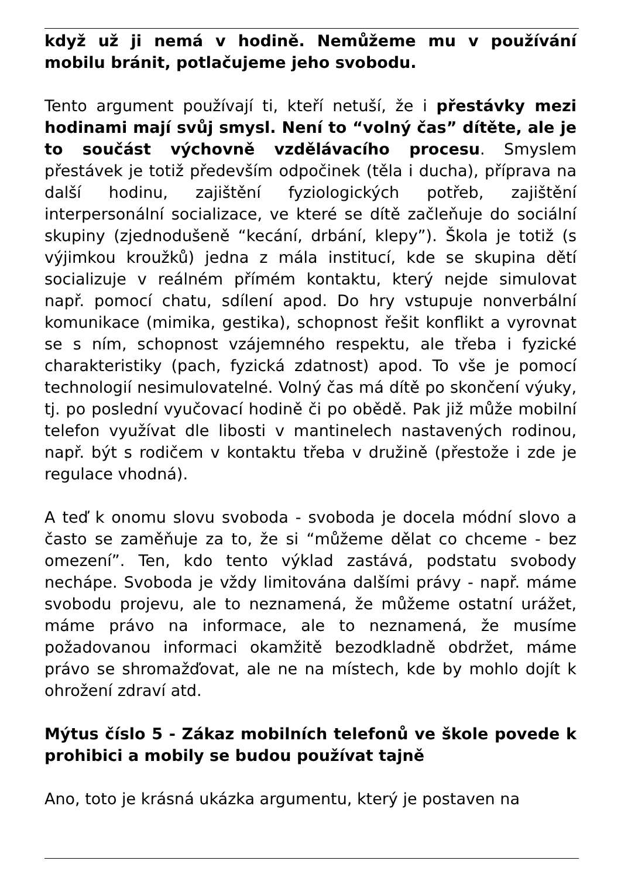když už ji nemá v hodině. Nemůžeme mu v používání mobilu bránit, potlačujeme jeho svobodu.
Tento argument používají ti, kteří netuší, že i přestávky mezi hodinami mají svůj smysl. Není to “volný čas” dítěte, ale je to součást výchovně vzdělávacího procesu. Smyslem přestávek je totiž především odpočinek (těla i ducha), příprava na další hodinu, zajištění fyziologických potřeb, zajištění interpersonální socializace, ve které se dítě začleňuje do sociální skupiny (zjednodušeně “kecání, drbání, klepy”). Škola je totiž (s výjimkou kroužků) jedna z mála institucí, kde se skupina dětí socializuje v reálném přímém kontaktu, který nejde simulovat např. pomocí chatu, sdílení apod. Do hry vstupuje nonverbální komunikace (mimika, gestika), schopnost řešit konflikt a vyrovnat se s ním, schopnost vzájemného respektu, ale třeba i fyzické charakteristiky (pach, fyzická zdatnost) apod. To vše je pomocí technologií nesimulovatelné. Volný čas má dítě po skončení výuky, tj. po poslední vyučovací hodině či po obědě. Pak již může mobilní telefon využívat dle libosti v mantinelech nastavených rodinou, např. být s rodičem v kontaktu třeba v družině (přestože i zde je regulace vhodná).
A teď k onomu slovu svoboda - svoboda je docela módní slovo a často se zaměňuje za to, že si “můžeme dělat co chceme - bez omezení”. Ten, kdo tento výklad zastává, podstatu svobody nechápe. Svoboda je vždy limitována dalšími právy - např. máme svobodu projevu, ale to neznamená, že můžeme ostatní urážet, máme právo na informace, ale to neznamená, že musíme požadovanou informaci okamžitě bezodkladně obdržet, máme právo se shromažďovat, ale ne na místech, kde by mohlo dojít k ohrožení zdraví atd.
Mýtus číslo 5 - Zákaz mobilních telefonů ve škole povede k prohibici a mobily se budou používat tajně
Ano, toto je krásná ukázka argumentu, který je postaven na